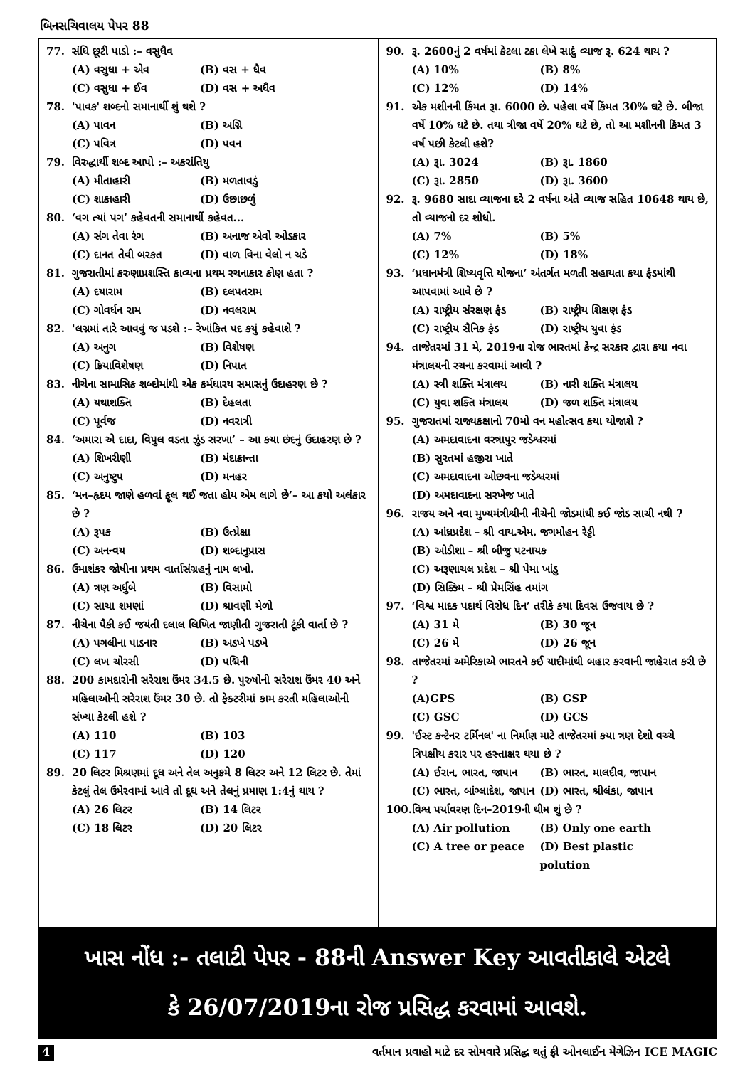બિનસચિવાલય પેપર 88
77. સંધિ છૂટી પાડો :– વસુધૈવ
(A) વસુધા + એવ (B) વસ + ધૈવ
(C) વસુધા + ઈવ (D) વસ + અધૈવ
78. 'પાવક' શબ્દનો સમાનાર્થી શું થશે ?
(A) પાવન (B) અગ્નિ
(C) પવિત્ર (D) પવન
79. વિરુદ્ધાર્થી શબ્દ આપો :– અકરાંતિયુ
(A) મીતાહારી (B) મળતાવડું
(C) શાકાહારી (D) ઉછાછળું
80. ‘વગ ત્યાં પગ’ કહેવતની સમાનાર્થી કહેવત...
(A) સંગ તેવા રંગ (B) અનાજ એવો ઓડકાર
(C) દાનત તેવી બરકત (D) વાળ વિના વેલો ન ચડે
81. ગુજરાતીમાં કરુણાપ્રશસ્તિ કાવ્યના પ્રથમ રચનાકાર કોણ હતા ?
(A) દયારામ (B) દલપતરામ
(C) ગોવર્ધન રામ (D) નવલરામ
82. 'લગ્નમાં તારે આવવું જ પડશે :– રેખાંકિત પદ કયું કહેવાશે ?
(A) અનુગ (B) વિશેષણ
(C) ક્રિયાવિશેષણ (D) નિપાત
83. નીચેના સામાસિક શબ્દોમાંથી એક કર્મધારય સમાસનું ઉદાહરણ છે ?
(A) યથાશક્તિ (B) દેહલતા
(C) પૂર્વજ (D) નવરાત્રી
84. ‘અમારા એ દાદા, વિપુલ વડતા ઝુંડ સરખા’ – આ કયા છંદનું ઉદાહરણ છે ?
(A) શિખરીણી (B) મંદાક્રાન્તા
(C) અનુષ્ટુપ (D) મનહર
85. ‘મન–હૃદય જાણે હળવાં ફૂલ થઈ જતા હોય એમ લાગે છે’– આ કયો અલંકાર છે ?
(A) રૂપક (B) ઉત્પ્રેક્ષા
(C) અનન્વય (D) શબ્દાનુપ્રાસ
86. ઉમાશંકર જોષીના પ્રથમ વાર્તાસંગ્રહનું નામ લખો.
(A) ત્રણ અર્ધુબે (B) વિસામો
(C) સાચા શમણાં (D) શ્રાવણી મેળો
87. નીચેના પૈકી કઈ જયંતી દલાલ લિખિત જાણીતી ગુજરાતી ટૂંકી વાર્તા છે ?
(A) પગલીના પાડનાર (B) અડખે પડખે
(C) લખ ચોરસી (D) પદ્મિની
88. 200 કામદારોની સરેરાશ ઉંમર 34.5 છે. પુરુષોની સરેરાશ ઉંમર 40 અને મહિલાઓની સરેરાશ ઉંમર 30 છે. તો ફેક્ટરીમાં કામ કરતી મહિલાઓની સંખ્યા કેટલી હશે ?
(A) 110 (B) 103
(C) 117 (D) 120
89. 20 લિટર મિશ્રણમાં દૂધ અને તેલ અનુક્રમે 8 લિટર અને 12 લિટર છે. તેમાં કેટલું તેલ ઉમેરવામાં આવે તો દૂધ અને તેલનું પ્રમાણ 1:4નું થાય ?
(A) 26 લિટર (B) 14 લિટર
(C) 18 લિટર (D) 20 લિટર
90. રૂ. 2600નું 2 વર્ષમાં કેટલા ટકા લેખે સાદું વ્યાજ રૂ. 624 થાય ?
(A) 10% (B) 8%
(C) 12% (D) 14%
91. એક મશીનની કિંમત રૂા. 6000 છે. પહેલા વર્ષે કિંમત 30% ઘટે છે. બીજા વર્ષે 10% ઘટે છે. તથા ત્રીજા વર્ષે 20% ઘટે છે, તો આ મશીનની કિંમત 3 વર્ષ પછી કેટલી હશે?
(A) રૂા. 3024 (B) રૂા. 1860
(C) રૂા. 2850 (D) રૂા. 3600
92. રૂ. 9680 સાદા વ્યાજના દરે 2 વર્ષના અંતે વ્યાજ સહિત 10648 થાય છે, તો વ્યાજનો દર શોધો.
(A) 7% (B) 5%
(C) 12% (D) 18%
93. ‘પ્રધાનમંત્રી શિષ્યવૃત્તિ યોજના’ અંતર્ગત મળતી સહાયતા કયા ફંડમાંથી આપવામાં આવે છે ?
(A) રાષ્ટ્રીય સંરક્ષણ ફંડ (B) રાષ્ટ્રીય શિક્ષણ ફંડ
(C) રાષ્ટ્રીય સૈનિક ફંડ (D) રાષ્ટ્રીય યુવા ફંડ
94. તાજેતરમાં 31 મે, 2019ના રોજ ભારતમાં કેન્દ્ર સરકાર દ્વારા કયા નવા મંત્રાલયની રચના કરવામાં આવી ?
(A) સ્ત્રી શક્તિ મંત્રાલય (B) નારી શક્તિ મંત્રાલય
(C) યુવા શક્તિ મંત્રાલય (D) જળ શક્તિ મંત્રાલય
95. ગુજરાતમાં રાજ્યકક્ષાનો 70મો વન મહોત્સવ કયા યોજાશે ?
(A) અમદાવાદના વસ્ત્રાપુર જડેશ્વરમાં
(B) સુરતમાં હજીરા ખાતે
(C) અમદાવાદના ઓછવના જડેશ્વરમાં
(D) અમદાવાદના સરખેજ ખાતે
96. રાજય અને નવા મુખ્યમંત્રીશ્રીની નીચેની જોડમાંથી કઈ જોડ સાચી નથી ?
(A) આંધ્રપ્રદેશ – શ્રી વાય.એમ. જગમોહન રેડ્ડી
(B) ઓડીશા – શ્રી બીજુ પટનાયક
(C) અરૂણાચલ પ્રદેશ – શ્રી પેમા ખાંડુ
(D) સિક્કિમ – શ્રી પ્રેમસિંહ તમાંગ
97. ‘વિશ્વ માદક પદાર્થ વિરોધ દિન’ તરીકે કયા દિવસ ઉજવાય છે ?
(A) 31 મે (B) 30 જૂન
(C) 26 મે (D) 26 જૂન
98. તાજેતરમાં અમેરિકાએ ભારતને કઈ યાદીમાંથી બહાર કરવાની જાહેરાત કરી છે ?
(A)GPS (B) GSP
(C) GSC (D) GCS
99. 'ઈસ્ટ કન્ટેનર ટર્મિનલ' ના નિર્માણ માટે તાજેતરમાં કયા ત્રણ દેશો વચ્ચે ત્રિપક્ષીય કરાર પર હસ્તાક્ષર થયા છે ?
(A) ઈરાન, ભારત, જાપાન (B) ભારત, માલદીવ, જાપાન
(C) ભારત, બાંગ્લાદેશ, જાપાન (D) ભારત, શ્રીલંકા, જાપાન
100. વિશ્વ પર્યાવરણ દિન–2019ની થીમ શું છે ?
(A) Air pollution (B) Only one earth
(C) A tree or peace (D) Best plastic polution
ખાસ નોંધ :- તલાટી પેપર - 88ની Answer Key આવતીકાલે એટલે
કે 26/07/2019ના રોજ પ્રસિદ્ધ કરવામાં આવશે.
4 વર્તમાન પ્રવાહો માટે દર સોમવારે પ્રસિદ્ધ થતું ફ્રી ઓનલાઈન મેગેઝિન ICE MAGIC